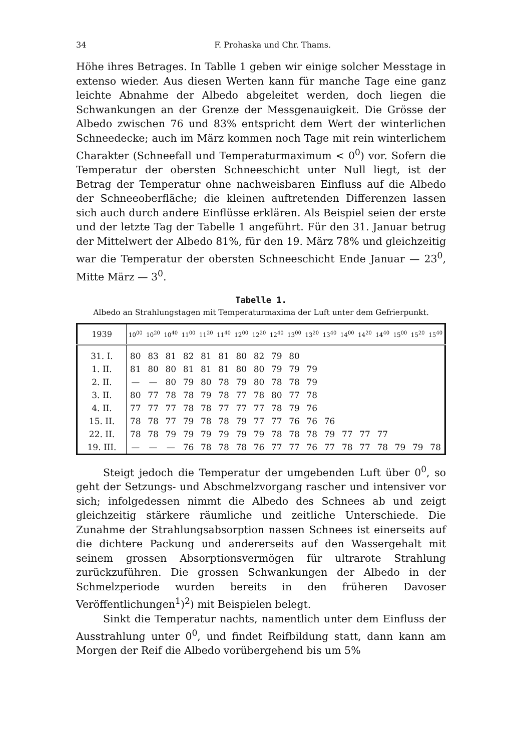34 F. Prohaska und Chr. Thams.
Höhe ihres Betrages. In Tablle 1 geben wir einige solcher Messtage in extenso wieder. Aus diesen Werten kann für manche Tage eine ganz leichte Abnahme der Albedo abgeleitet werden, doch liegen die Schwankungen an der Grenze der Messgenauigkeit. Die Grösse der Albedo zwischen 76 und 83% entspricht dem Wert der winterlichen Schneedecke; auch im März kommen noch Tage mit rein winterlichem Charakter (Schneefall und Temperaturmaximum < 0<sup>0</sup>) vor. Sofern die Temperatur der obersten Schneeschicht unter Null liegt, ist der Betrag der Temperatur ohne nachweisbaren Einfluss auf die Albedo der Schneeoberfläche; die kleinen auftretenden Differenzen lassen sich auch durch andere Einflüsse erklären. Als Beispiel seien der erste und der letzte Tag der Tabelle 1 angeführt. Für den 31. Januar betrug der Mittelwert der Albedo 81%, für den 19. März 78% und gleichzeitig war die Temperatur der obersten Schneeschicht Ende Januar — 23<sup>0</sup>, Mitte März — 3<sup>0</sup>.
Tabelle 1.
Albedo an Strahlungstagen mit Temperaturmaxima der Luft unter dem Gefrierpunkt.
| 1939 | 10<sup>00</sup> | 10<sup>20</sup> | 10<sup>40</sup> | 11<sup>00</sup> | 11<sup>20</sup> | 11<sup>40</sup> | 12<sup>00</sup> | 12<sup>20</sup> | 12<sup>40</sup> | 13<sup>00</sup> | 13<sup>20</sup> | 13<sup>40</sup> | 14<sup>00</sup> | 14<sup>20</sup> | 14<sup>40</sup> | 15<sup>00</sup> | 15<sup>20</sup> | 15<sup>40</sup> |
| --- | --- | --- | --- | --- | --- | --- | --- | --- | --- | --- | --- | --- | --- | --- | --- | --- | --- | --- |
| 31. I. | 80 | 83 | 81 | 82 | 81 | 81 | 80 | 82 | 79 | 80 | | | | | | | | |
| 1. II. | 81 | 80 | 80 | 81 | 81 | 81 | 80 | 80 | 79 | 79 | 79 | | | | | | | |
| 2. II. | — | — | 80 | 79 | 80 | 78 | 79 | 80 | 78 | 78 | 79 | | | | | | | |
| 3. II. | 80 | 77 | 78 | 78 | 79 | 78 | 77 | 78 | 80 | 77 | 78 | | | | | | | |
| 4. II. | 77 | 77 | 77 | 78 | 78 | 77 | 77 | 77 | 78 | 79 | 76 | | | | | | | |
| 15. II. | 78 | 78 | 77 | 79 | 78 | 78 | 79 | 77 | 77 | 76 | 76 | 76 | | | | | | |
| 22. II. | 78 | 78 | 79 | 79 | 79 | 79 | 79 | 79 | 78 | 78 | 78 | 79 | 77 | 77 | 77 | | | |
| 19. III. | — | — | — | 76 | 78 | 78 | 78 | 76 | 77 | 77 | 76 | 77 | 78 | 77 | 78 | 79 | 79 | 78 |
Steigt jedoch die Temperatur der umgebenden Luft über 0<sup>0</sup>, so geht der Setzungs- und Abschmelzvorgang rascher und intensiver vor sich; infolgedessen nimmt die Albedo des Schnees ab und zeigt gleichzeitig stärkere räumliche und zeitliche Unterschiede. Die Zunahme der Strahlungsabsorption nassen Schnees ist einerseits auf die dichtere Packung und andererseits auf den Wassergehalt mit seinem grossen Absorptionsvermögen für ultrarote Strahlung zurückzuführen. Die grossen Schwankungen der Albedo in der Schmelzperiode wurden bereits in den früheren Davoser Veröffentlichungen<sup>1</sup>)<sup>2</sup>) mit Beispielen belegt.
Sinkt die Temperatur nachts, namentlich unter dem Einfluss der Ausstrahlung unter 0<sup>0</sup>, und findet Reifbildung statt, dann kann am Morgen der Reif die Albedo vorübergehend bis um 5%